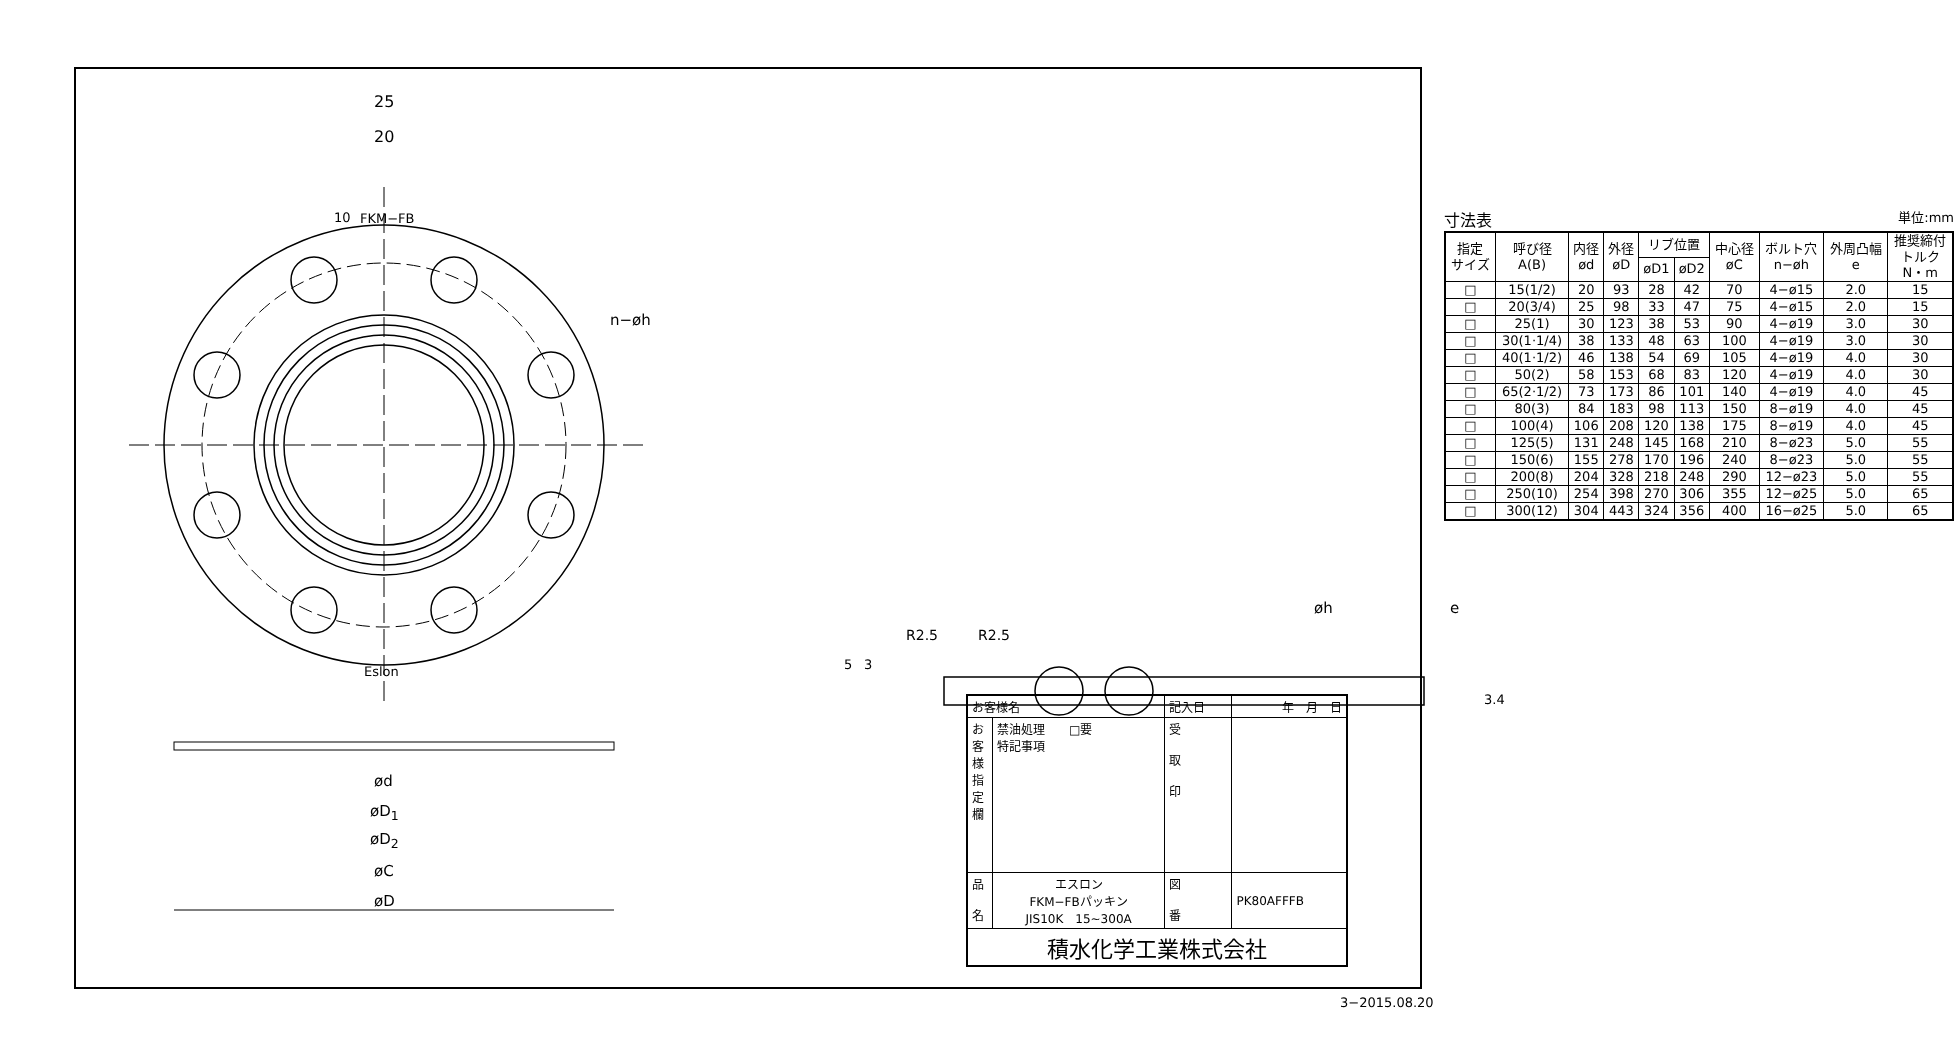25
20
10 FKM−FB
n−øh
Eslon
ød
øD<sub>1</sub>
øD<sub>2</sub>
øC
øD
寸法表 単位:mm
| 指定 サイズ | 呼び径 A(B) | 内径 ød | 外径 øD | リブ位置 | | 中心径 øC | ボルト穴 n−øh | 外周凸幅 e | 推奨締付 トルク N・m |
| --- | --- | --- | --- | --- | --- | --- | --- | --- | --- |
| | | | | øD1 | øD2 | | | | |
| □ | 15(1/2) | 20 | 93 | 28 | 42 | 70 | 4−ø15 | 2.0 | 15 |
| □ | 20(3/4) | 25 | 98 | 33 | 47 | 75 | 4−ø15 | 2.0 | 15 |
| □ | 25(1) | 30 | 123 | 38 | 53 | 90 | 4−ø19 | 3.0 | 30 |
| □ | 30(1·1/4) | 38 | 133 | 48 | 63 | 100 | 4−ø19 | 3.0 | 30 |
| □ | 40(1·1/2) | 46 | 138 | 54 | 69 | 105 | 4−ø19 | 4.0 | 30 |
| □ | 50(2) | 58 | 153 | 68 | 83 | 120 | 4−ø19 | 4.0 | 30 |
| □ | 65(2·1/2) | 73 | 173 | 86 | 101 | 140 | 4−ø19 | 4.0 | 45 |
| □ | 80(3) | 84 | 183 | 98 | 113 | 150 | 8−ø19 | 4.0 | 45 |
| □ | 100(4) | 106 | 208 | 120 | 138 | 175 | 8−ø19 | 4.0 | 45 |
| □ | 125(5) | 131 | 248 | 145 | 168 | 210 | 8−ø23 | 5.0 | 55 |
| □ | 150(6) | 155 | 278 | 170 | 196 | 240 | 8−ø23 | 5.0 | 55 |
| □ | 200(8) | 204 | 328 | 218 | 248 | 290 | 12−ø23 | 5.0 | 55 |
| □ | 250(10) | 254 | 398 | 270 | 306 | 355 | 12−ø25 | 5.0 | 65 |
| □ | 300(12) | 304 | 443 | 324 | 356 | 400 | 16−ø25 | 5.0 | 65 |
øh e
R2.5 R2.5
5 3
3.4
| お客様名 | | 記入日 | 年 月 日 |
| お 客 様 指 定 欄 | 禁油処理 □要 特記事項 | 受 取 印 | |
| 品 名 | エスロン FKM−FBパッキン JIS10K 15~300A | 図 番 | PK80AFFFB |
| 積水化学工業株式会社 | | | |
3−2015.08.20